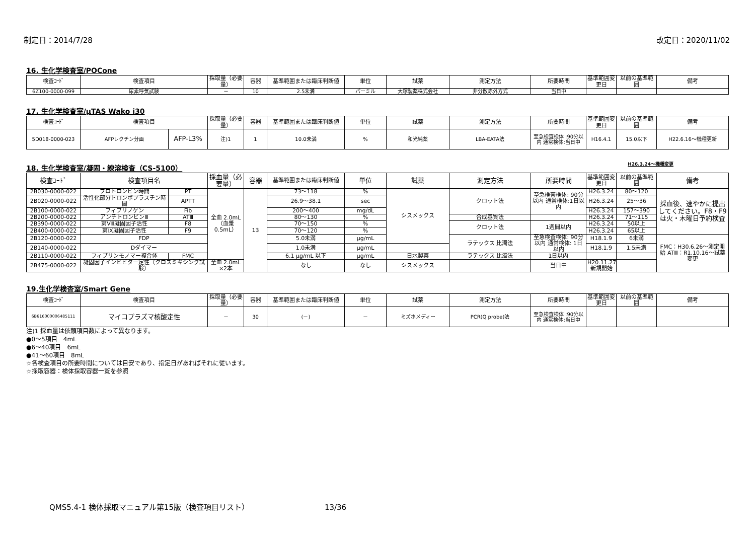制定日：2014/7/28 改定日：2020/11/02
16. 生化学検査室/POCone
| 検査ｺｰﾄﾞ | 検査項目 | 採取量（必要量） | 容器 | 基準範囲または臨床判断値 | 単位 | 試薬 | 測定方法 | 所要時間 | 基準範囲変更日 | 以前の基準範囲 | 備考 |
| --- | --- | --- | --- | --- | --- | --- | --- | --- | --- | --- | --- |
| 6Z100-0000-099 | 尿素呼気試験 | － | 10 | 2.5未満 | パーミル | 大塚製薬株式会社 | 非分散赤外方式 | 当日中 | | | |
17. 生化学検査室/μTAS Wako i30
| 検査ｺｰﾄﾞ | 検査項目 | | 採取量（必要量） | 容器 | 基準範囲または臨床判断値 | 単位 | 試薬 | 測定方法 | 所要時間 | 基準範囲変更日 | 以前の基準範囲 | 備考 |
| --- | --- | --- | --- | --- | --- | --- | --- | --- | --- | --- | --- | --- |
| 5D018-0000-023 | AFPレクチン分画 | AFP-L3% | 注)1 | 1 | 10.0未満 | % | 和光純薬 | LBA-EATA法 | 至急検査検体 :90分以内 通常検体:当日中 | H16.4.1 | 15.0以下 | H22.6.16～機種更新 |
18. 生化学検査室/凝固・線溶検査（CS-5100） H26.3.24～機種変更
| 検査ｺｰﾄﾞ | 検査項目名 | | 採血量（必要量） | 容器 | 基準範囲または臨床判断値 | 単位 | 試薬 | 測定方法 | 所要時間 | 基準範囲変更日 | 以前の基準範囲 | 備考 |
| --- | --- | --- | --- | --- | --- | --- | --- | --- | --- | --- | --- | --- |
| 2B030-0000-022 | プロトロンビン時間 | PT | 全血 2.0mL（血漿 0.5mL） | 13 | 73～118 | % | シスメックス | クロット法 | 至急検査検体: 90分以内 通常検体:1日以内 | H26.3.24 | 80～120 | 採血後、速やかに提出してください。F8・F9は火・木曜日予約検査 |
| 2B020-0000-022 | 活性化部分トロンボプラスチン時間 | APTT | | | 26.9～38.1 | sec | | | | H26.3.24 | 25～36 | |
| 2B100-0000-022 | フィブリノゲン | Fib | | | 200～400 | mg/dL | | | | H26.3.24 | 157～390 | |
| 2B200-0000-022 | アンチトロンビンⅢ | ATⅢ | | | 80～130 | % | | 合成基質法 | | H26.3.24 | 71～115 | |
| 2B390-0000-022 | 第Ⅷ凝固因子活性 | F8 | | | 70～150 | % | | クロット法 | 1週間以内 | H26.3.24 | 50以上 | |
| 2B400-0000-022 | 第Ⅸ凝固因子活性 | F9 | | | 70～120 | % | | | | H26.3.24 | 65以上 | |
| 2B120-0000-022 | FDP | | | | 5.0未満 | μg/mL | | ラテックス 比濁法 | 至急検査検体: 90分以内 通常検体: 1日以内 | H18.1.9 | 6未満 | FMC：H30.6.26～測定開始 ATⅢ：R1.10.16～試薬変更 |
| 2B140-0000-022 | Dダイマー | | | | 1.0未満 | μg/mL | | | | H18.1.9 | 1.5未満 | |
| 2B110-0000-022 | フィブリンモノマー複合体 | FMC | | | 6.1 μg/mL 以下 | μg/mL | 日水製薬 | ラテックス 比濁法 | 1日以内 | | | |
| 2B475-0000-022 | 凝固因子インヒビター定性（クロスミキシング試験） | | 全血 2.0mL ×2本 | | なし | なし | シスメックス | | 当日中 | H20.11.27 新規開始 | | |
19.生化学検査室/Smart Gene
| 検査ｺｰﾄﾞ | 検査項目 | 採取量（必要量） | 容器 | 基準範囲または臨床判断値 | 単位 | 試薬 | 測定方法 | 所要時間 | 基準範囲変更日 | 以前の基準範囲 | 備考 |
| --- | --- | --- | --- | --- | --- | --- | --- | --- | --- | --- | --- |
| 6B616000006485111 | マイコプラズマ核酸定性 | － | 30 | (－) | － | ミズホメディー | PCR(Q probe)法 | 至急検査検体 :90分以内 通常検体:当日中 | | | |
注)1 採血量は依頼項目数によって異なります。
●0～5項目　4mL
●6～40項目　6mL
●41～60項目　8mL
☆各検査項目の所要時間については目安であり、指定日があればそれに従います。
☆採取容器：検体採取容器一覧を参照
QMS5.4-1 検体採取マニュアル第15版（検査項目リスト） 13/36